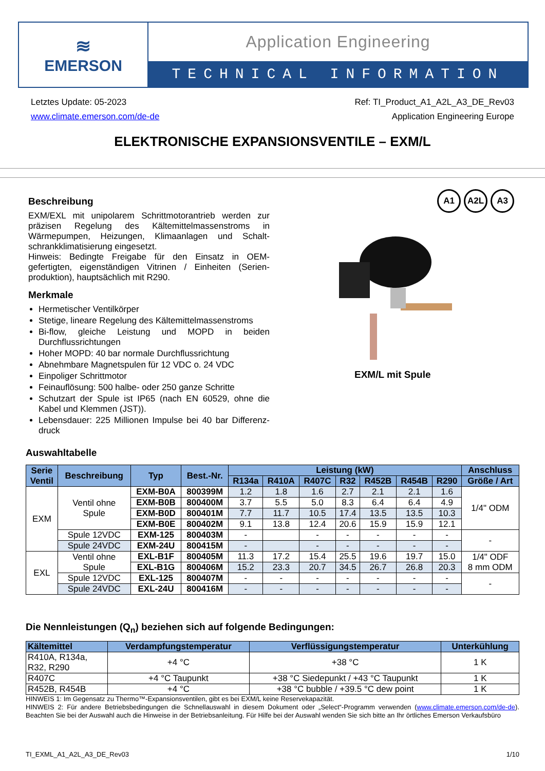≋
EMERSON
Application Engineering
TECHNICAL INFORMATION
Letztes Update: 05-2023
www.climate.emerson.com/de-de
Ref: TI_Product_A1_A2L_A3_DE_Rev03
Application Engineering Europe
ELEKTRONISCHE EXPANSIONSVENTILE – EXM/L
A1 A2L A3
Beschreibung
EXM/EXL mit unipolarem Schrittmotorantrieb werden zur präzisen Regelung des Kältemittelmassenstroms in Wärmepumpen, Heizungen, Klimaanlagen und Schalt­schrankklimatisierung eingesetzt.
Hinweis: Bedingte Freigabe für den Einsatz in OEM-gefertigten, eigenständigen Vitrinen / Einheiten (Serien­produktion), hauptsächlich mit R290.
Merkmale
Hermetischer Ventilkörper
Stetige, lineare Regelung des Kältemittelmassenstroms
Bi-flow, gleiche Leistung und MOPD in beiden Durchflussrichtungen
Hoher MOPD: 40 bar normale Durchflussrichtung
Abnehmbare Magnetspulen für 12 VDC o. 24 VDC
Einpoliger Schrittmotor
Feinauflösung: 500 halbe- oder 250 ganze Schritte
Schutzart der Spule ist IP65 (nach EN 60529, ohne die Kabel und Klemmen (JST)).
Lebensdauer: 225 Millionen Impulse bei 40 bar Differenz­druck
EXM/L mit Spule
Auswahltabelle
| Serie Ventil | Beschreibung | Typ | Best.-Nr. | Leistung (kW) | | | | | | | Anschluss |
| --- | --- | --- | --- | --- | --- | --- | --- | --- | --- | --- | --- |
| | | | | R134a | R410A | R407C | R32 | R452B | R454B | R290 | Größe / Art |
| EXM | Ventil ohne Spule | EXM-B0A | 800399M | 1.2 | 1.8 | 1.6 | 2.7 | 2.1 | 2.1 | 1.6 | 1/4" ODM |
| | | EXM-B0B | 800400M | 3.7 | 5.5 | 5.0 | 8.3 | 6.4 | 6.4 | 4.9 | |
| | | EXM-B0D | 800401M | 7.7 | 11.7 | 10.5 | 17.4 | 13.5 | 13.5 | 10.3 | |
| | | EXM-B0E | 800402M | 9.1 | 13.8 | 12.4 | 20.6 | 15.9 | 15.9 | 12.1 | |
| | Spule 12VDC | EXM-125 | 800403M | - | | - | - | - | - | - | - |
| | Spule 24VDC | EXM-24U | 800415M | - | | - | - | - | - | - | |
| EXL | Ventil ohne Spule | EXL-B1F | 800405M | 11.3 | 17.2 | 15.4 | 25.5 | 19.6 | 19.7 | 15.0 | 1/4" ODF 8 mm ODM |
| | | EXL-B1G | 800406M | 15.2 | 23.3 | 20.7 | 34.5 | 26.7 | 26.8 | 20.3 | |
| | Spule 12VDC | EXL-125 | 800407M | - | - | - | - | - | - | - | - |
| | Spule 24VDC | EXL-24U | 800416M | - | - | - | - | - | - | - | |
Die Nennleistungen (Q<sub>n</sub>) beziehen sich auf folgende Bedingungen:
| Kältemittel | Verdampfungstemperatur | Verflüssigungstemperatur | Unterkühlung |
| --- | --- | --- | --- |
| R410A, R134a, R32, R290 | +4 °C | +38 °C | 1 K |
| R407C | +4 °C Taupunkt | +38 °C Siedepunkt / +43 °C Taupunkt | 1 K |
| R452B, R454B | +4 °C | +38 °C bubble / +39.5 °C dew point | 1 K |
HINWEIS 1: Im Gegensatz zu Thermo™-Expansionsventilen, gibt es bei EXM/L keine Reservekapazität.
HINWEIS 2: Für andere Betriebsbedingungen die Schnellauswahl in diesem Dokument oder „Select“-Programm verwenden (www.climate.emerson.com/de-de). Beachten Sie bei der Auswahl auch die Hinweise in der Betriebsanleitung. Für Hilfe bei der Auswahl wenden Sie sich bitte an Ihr örtliches Emerson Verkaufsbüro
TI_EXML_A1_A2L_A3_DE_Rev03 1/10